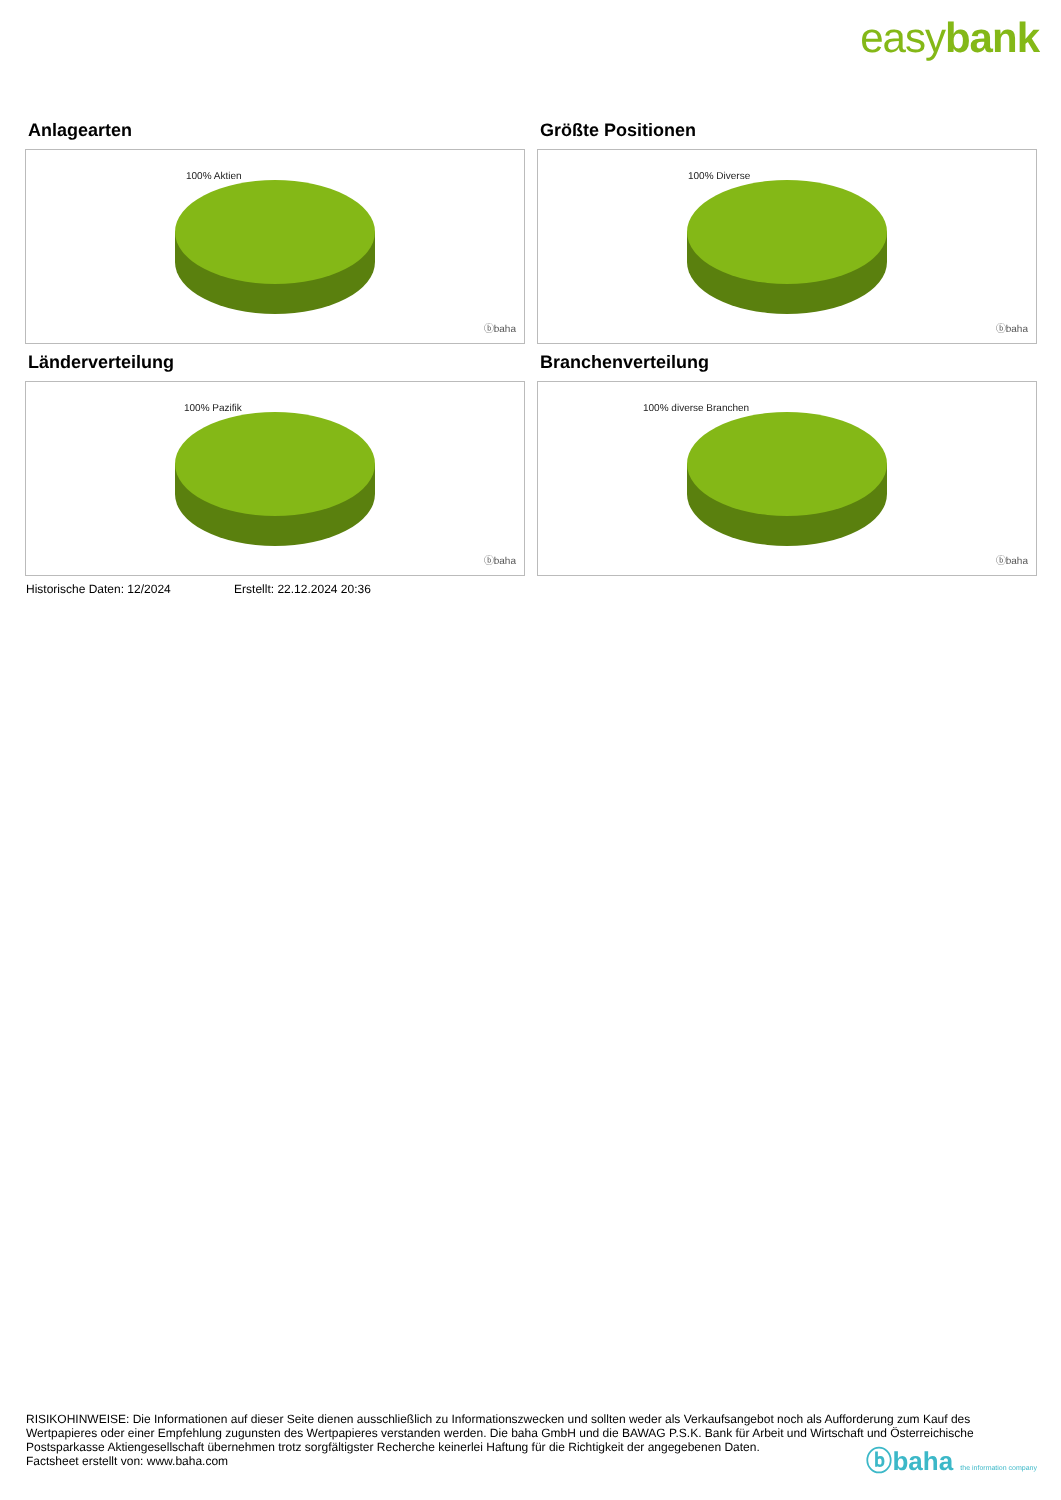easybank
Anlagearten
100% Aktien
ⓑbaha
Größte Positionen
100% Diverse
ⓑbaha
Länderverteilung
100% Pazifik
ⓑbaha
Branchenverteilung
100% diverse Branchen
ⓑbaha
Historische Daten: 12/2024 Erstellt: 22.12.2024 20:36
RISIKOHINWEISE: Die Informationen auf dieser Seite dienen ausschließlich zu Informationszwecken und sollten weder als Verkaufsangebot noch als Aufforderung zum Kauf des Wertpapieres oder einer Empfehlung zugunsten des Wertpapieres verstanden werden. Die baha GmbH und die BAWAG P.S.K. Bank für Arbeit und Wirtschaft und Österreichische Postsparkasse Aktiengesellschaft übernehmen trotz sorgfältigster Recherche keinerlei Haftung für die Richtigkeit der angegebenen Daten.
Factsheet erstellt von: www.baha.com
ⓑbaha the information company